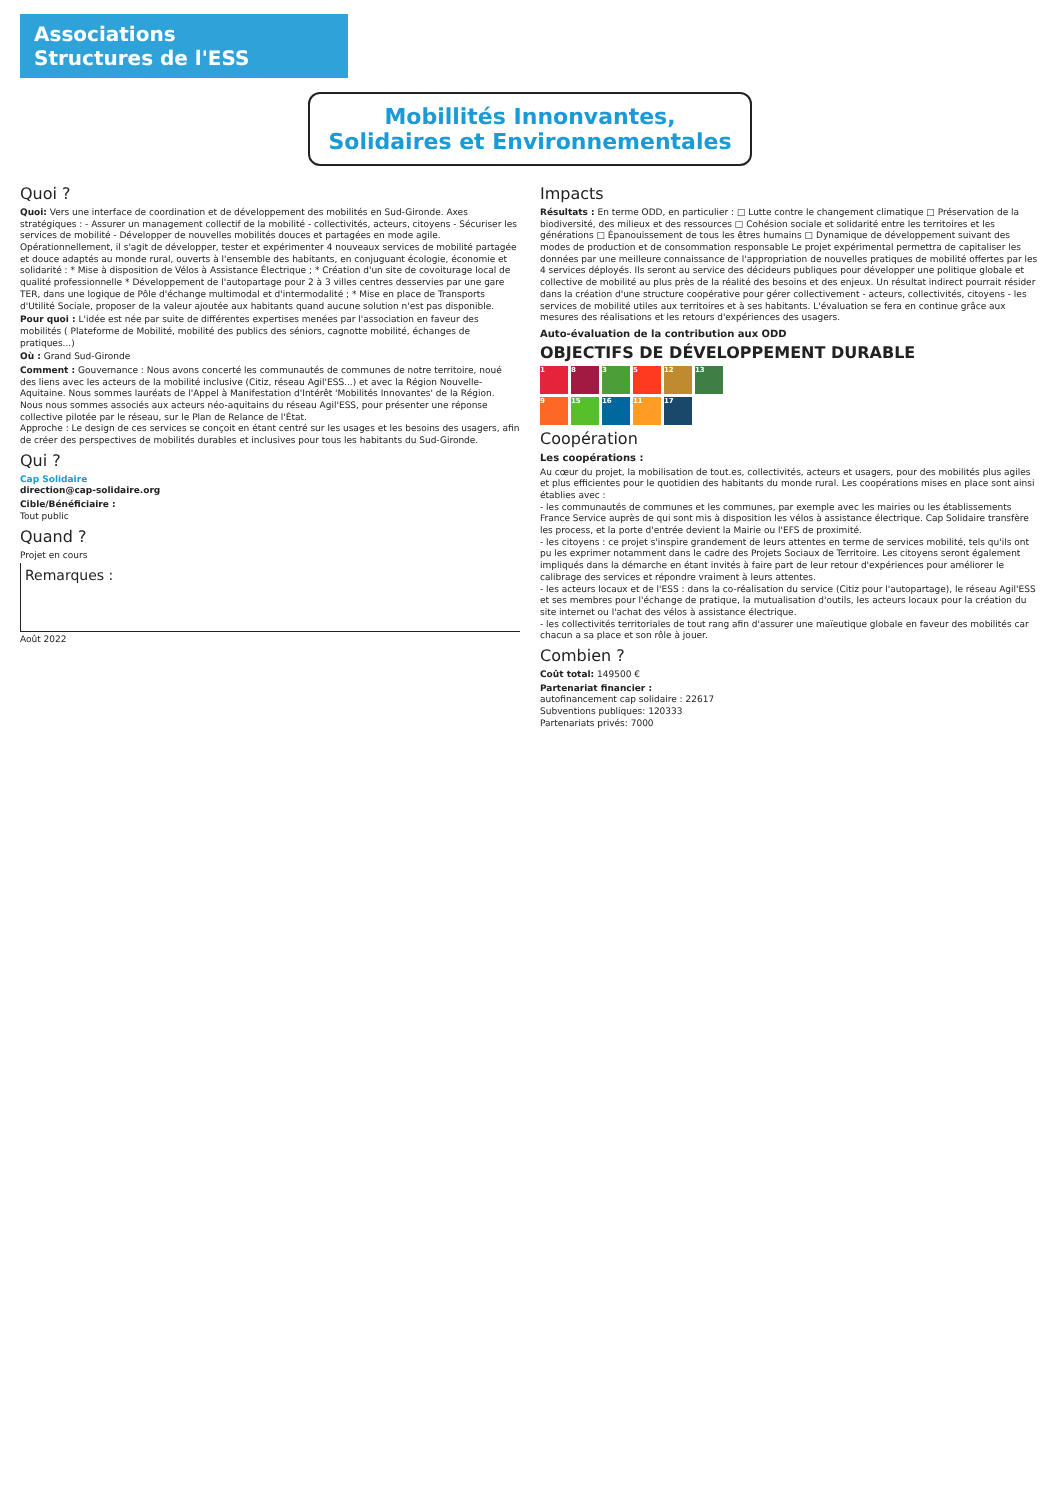Associations
Structures de l'ESS
Mobillités Innonvantes, Solidaires et Environnementales
Quoi ?
Quoi: Vers une interface de coordination et de développement des mobilités en Sud-Gironde. Axes stratégiques : - Assurer un management collectif de la mobilité - collectivités, acteurs, citoyens - Sécuriser les services de mobilité - Développer de nouvelles mobilités douces et partagées en mode agile. Opérationnellement, il s'agit de développer, tester et expérimenter 4 nouveaux services de mobilité partagée et douce adaptés au monde rural, ouverts à l'ensemble des habitants, en conjuguant écologie, économie et solidarité : * Mise à disposition de Vélos à Assistance Électrique ; * Création d'un site de covoiturage local de qualité professionnelle * Développement de l'autopartage pour 2 à 3 villes centres desservies par une gare TER, dans une logique de Pôle d'échange multimodal et d'intermodalité ; * Mise en place de Transports d'Utilité Sociale, proposer de la valeur ajoutée aux habitants quand aucune solution n'est pas disponible.
Pour quoi : L'idée est née par suite de différentes expertises menées par l'association en faveur des mobilités ( Plateforme de Mobilité, mobilité des publics des séniors, cagnotte mobilité, échanges de pratiques...)
Où : Grand Sud-Gironde
Comment : Gouvernance : Nous avons concerté les communautés de communes de notre territoire, noué des liens avec les acteurs de la mobilité inclusive (Citiz, réseau Agil'ESS...) et avec la Région Nouvelle-Aquitaine. Nous sommes lauréats de l'Appel à Manifestation d'Intérêt 'Mobilités Innovantes' de la Région. Nous nous sommes associés aux acteurs néo-aquitains du réseau Agil'ESS, pour présenter une réponse collective pilotée par le réseau, sur le Plan de Relance de l'État.
Approche : Le design de ces services se conçoit en étant centré sur les usages et les besoins des usagers, afin de créer des perspectives de mobilités durables et inclusives pour tous les habitants du Sud-Gironde.
Qui ?
Cap Solidaire
direction@cap-solidaire.org
Cible/Bénéficiaire :
Tout public
Quand ?
Projet en cours
Remarques :
Août 2022
Impacts
Résultats : En terme ODD, en particulier : □ Lutte contre le changement climatique □ Préservation de la biodiversité, des milieux et des ressources □ Cohésion sociale et solidarité entre les territoires et les générations □ Épanouissement de tous les êtres humains □ Dynamique de développement suivant des modes de production et de consommation responsable Le projet expérimental permettra de capitaliser les données par une meilleure connaissance de l'appropriation de nouvelles pratiques de mobilité offertes par les 4 services déployés. Ils seront au service des décideurs publiques pour développer une politique globale et collective de mobilité au plus près de la réalité des besoins et des enjeux. Un résultat indirect pourrait résider dans la création d'une structure coopérative pour gérer collectivement - acteurs, collectivités, citoyens - les services de mobilité utiles aux territoires et à ses habitants. L'évaluation se fera en continue grâce aux mesures des réalisations et les retours d'expériences des usagers.
Auto-évaluation de la contribution aux ODD
OBJECTIFS DE DÉVELOPPEMENT DURABLE
1
8
3
5
12
13
9
15
16
11
17
Coopération
Les coopérations :
Au cœur du projet, la mobilisation de tout.es, collectivités, acteurs et usagers, pour des mobilités plus agiles et plus efficientes pour le quotidien des habitants du monde rural. Les coopérations mises en place sont ainsi établies avec :
- les communautés de communes et les communes, par exemple avec les mairies ou les établissements France Service auprès de qui sont mis à disposition les vélos à assistance électrique. Cap Solidaire transfère les process, et la porte d'entrée devient la Mairie ou l'EFS de proximité.
- les citoyens : ce projet s'inspire grandement de leurs attentes en terme de services mobilité, tels qu'ils ont pu les exprimer notamment dans le cadre des Projets Sociaux de Territoire. Les citoyens seront également impliqués dans la démarche en étant invités à faire part de leur retour d'expériences pour améliorer le calibrage des services et répondre vraiment à leurs attentes.
- les acteurs locaux et de l'ESS : dans la co-réalisation du service (Citiz pour l'autopartage), le réseau Agil'ESS et ses membres pour l'échange de pratique, la mutualisation d'outils, les acteurs locaux pour la création du site internet ou l'achat des vélos à assistance électrique.
- les collectivités territoriales de tout rang afin d'assurer une maïeutique globale en faveur des mobilités car chacun a sa place et son rôle à jouer.
Combien ?
Coût total: 149500 €
Partenariat financier :
autofinancement cap solidaire : 22617
Subventions publiques: 120333
Partenariats privés: 7000